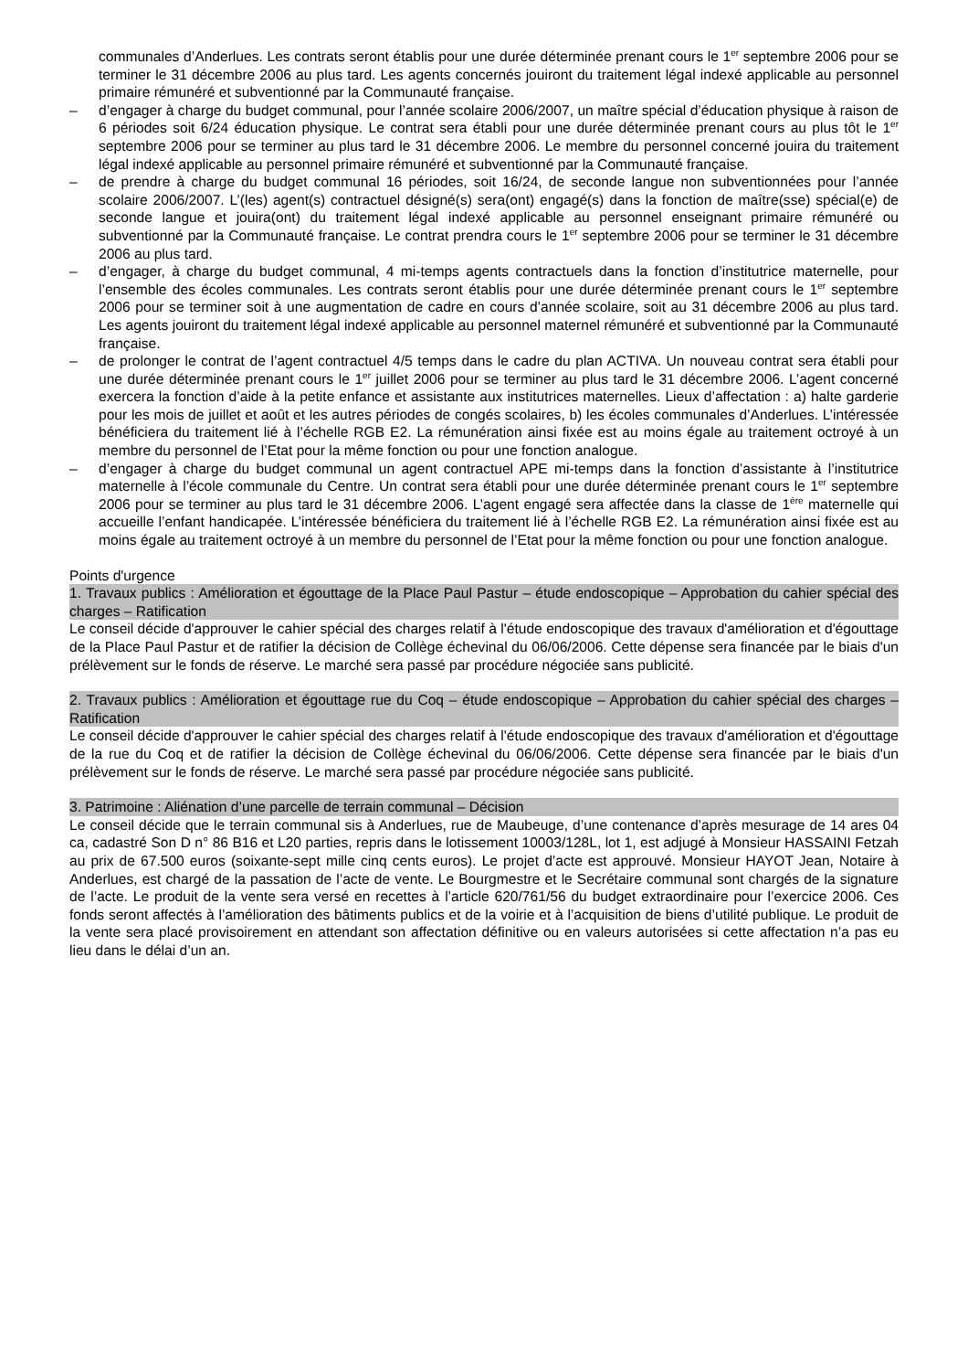communales d’Anderlues. Les contrats seront établis pour une durée déterminée prenant cours le 1<sup>er</sup> septembre 2006 pour se terminer le 31 décembre 2006 au plus tard. Les agents concernés jouiront du traitement légal indexé applicable au personnel primaire rémunéré et subventionné par la Communauté française.
– d’engager à charge du budget communal, pour l’année scolaire 2006/2007, un maître spécial d’éducation physique à raison de 6 périodes soit 6/24 éducation physique. Le contrat sera établi pour une durée déterminée prenant cours au plus tôt le 1<sup>er</sup> septembre 2006 pour se terminer au plus tard le 31 décembre 2006. Le membre du personnel concerné jouira du traitement légal indexé applicable au personnel primaire rémunéré et subventionné par la Communauté française.
– de prendre à charge du budget communal 16 périodes, soit 16/24, de seconde langue non subventionnées pour l’année scolaire 2006/2007. L’(les) agent(s) contractuel désigné(s) sera(ont) engagé(s) dans la fonction de maître(sse) spécial(e) de seconde langue et jouira(ont) du traitement légal indexé applicable au personnel enseignant primaire rémunéré ou subventionné par la Communauté française. Le contrat prendra cours le 1<sup>er</sup> septembre 2006 pour se terminer le 31 décembre 2006 au plus tard.
– d’engager, à charge du budget communal, 4 mi-temps agents contractuels dans la fonction d’institutrice maternelle, pour l’ensemble des écoles communales. Les contrats seront établis pour une durée déterminée prenant cours le 1<sup>er</sup> septembre 2006 pour se terminer soit à une augmentation de cadre en cours d’année scolaire, soit au 31 décembre 2006 au plus tard. Les agents jouiront du traitement légal indexé applicable au personnel maternel rémunéré et subventionné par la Communauté française.
– de prolonger le contrat de l’agent contractuel 4/5 temps dans le cadre du plan ACTIVA. Un nouveau contrat sera établi pour une durée déterminée prenant cours le 1<sup>er</sup> juillet 2006 pour se terminer au plus tard le 31 décembre 2006. L’agent concerné exercera la fonction d’aide à la petite enfance et assistante aux institutrices maternelles. Lieux d’affectation : a) halte garderie pour les mois de juillet et août et les autres périodes de congés scolaires, b) les écoles communales d’Anderlues. L’intéressée bénéficiera du traitement lié à l’échelle RGB E2. La rémunération ainsi fixée est au moins égale au traitement octroyé à un membre du personnel de l’Etat pour la même fonction ou pour une fonction analogue.
– d’engager à charge du budget communal un agent contractuel APE mi-temps dans la fonction d’assistante à l’institutrice maternelle à l’école communale du Centre. Un contrat sera établi pour une durée déterminée prenant cours le 1<sup>er</sup> septembre 2006 pour se terminer au plus tard le 31 décembre 2006. L’agent engagé sera affectée dans la classe de 1<sup>ère</sup> maternelle qui accueille l’enfant handicapée. L’intéressée bénéficiera du traitement lié à l’échelle RGB E2. La rémunération ainsi fixée est au moins égale au traitement octroyé à un membre du personnel de l’Etat pour la même fonction ou pour une fonction analogue.
Points d'urgence
1. Travaux publics : Amélioration et égouttage de la Place Paul Pastur – étude endoscopique – Approbation du cahier spécial des charges – Ratification
Le conseil décide d'approuver le cahier spécial des charges relatif à l'étude endoscopique des travaux d'amélioration et d'égouttage de la Place Paul Pastur et de ratifier la décision de Collège échevinal du 06/06/2006. Cette dépense sera financée par le biais d'un prélèvement sur le fonds de réserve. Le marché sera passé par procédure négociée sans publicité.
2. Travaux publics : Amélioration et égouttage rue du Coq – étude endoscopique – Approbation du cahier spécial des charges – Ratification
Le conseil décide d'approuver le cahier spécial des charges relatif à l'étude endoscopique des travaux d'amélioration et d'égouttage de la rue du Coq et de ratifier la décision de Collège échevinal du 06/06/2006. Cette dépense sera financée par le biais d'un prélèvement sur le fonds de réserve. Le marché sera passé par procédure négociée sans publicité.
3. Patrimoine : Aliénation d’une parcelle de terrain communal – Décision
Le conseil décide que le terrain communal sis à Anderlues, rue de Maubeuge, d’une contenance d’après mesurage de 14 ares 04 ca, cadastré Son D n° 86 B16 et L20 parties, repris dans le lotissement 10003/128L, lot 1, est adjugé à Monsieur HASSAINI Fetzah au prix de 67.500 euros (soixante-sept mille cinq cents euros). Le projet d’acte est approuvé. Monsieur HAYOT Jean, Notaire à Anderlues, est chargé de la passation de l’acte de vente. Le Bourgmestre et le Secrétaire communal sont chargés de la signature de l’acte. Le produit de la vente sera versé en recettes à l’article 620/761/56 du budget extraordinaire pour l’exercice 2006. Ces fonds seront affectés à l’amélioration des bâtiments publics et de la voirie et à l’acquisition de biens d’utilité publique. Le produit de la vente sera placé provisoirement en attendant son affectation définitive ou en valeurs autorisées si cette affectation n’a pas eu lieu dans le délai d’un an.